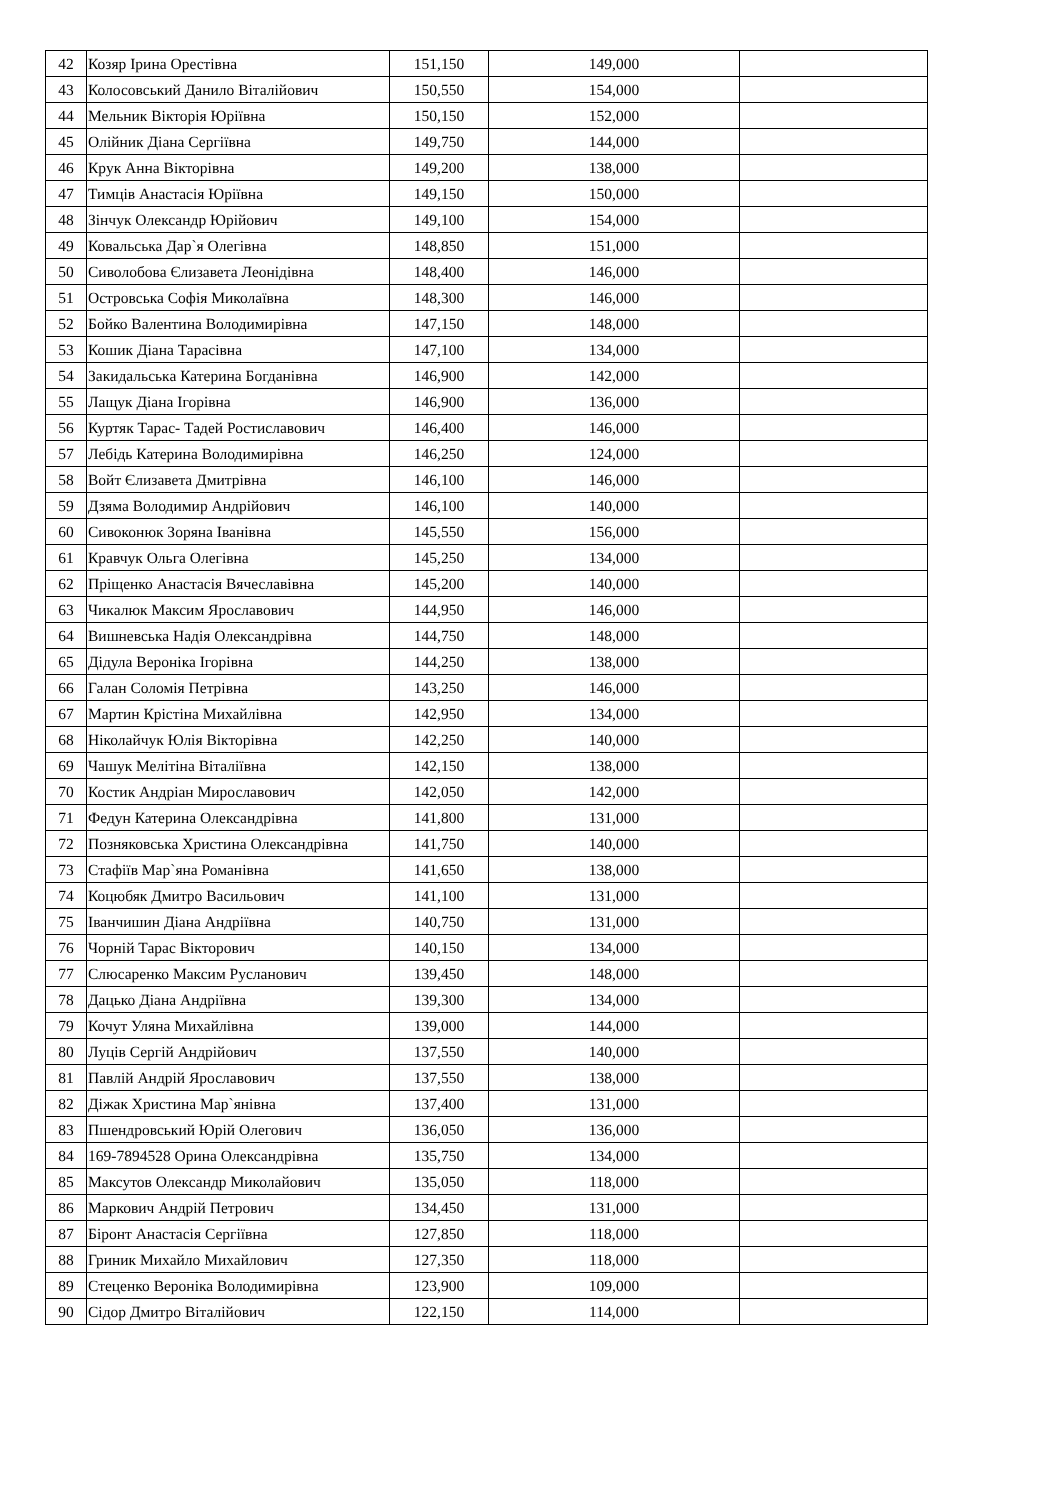| 42 | Козяр Ірина Орестівна | 151,150 | 149,000 | |
| 43 | Колосовський Данило Віталійович | 150,550 | 154,000 | |
| 44 | Мельник Вікторія Юріївна | 150,150 | 152,000 | |
| 45 | Олійник Діана Сергіївна | 149,750 | 144,000 | |
| 46 | Крук Анна Вікторівна | 149,200 | 138,000 | |
| 47 | Тимців Анастасія Юріївна | 149,150 | 150,000 | |
| 48 | Зінчук Олександр Юрійович | 149,100 | 154,000 | |
| 49 | Ковальська Дар`я Олегівна | 148,850 | 151,000 | |
| 50 | Сиволобова Єлизавета Леонідівна | 148,400 | 146,000 | |
| 51 | Островська Софія Миколаївна | 148,300 | 146,000 | |
| 52 | Бойко Валентина Володимирівна | 147,150 | 148,000 | |
| 53 | Кошик Діана Тарасівна | 147,100 | 134,000 | |
| 54 | Закидальська Катерина Богданівна | 146,900 | 142,000 | |
| 55 | Лащук Діана Ігорівна | 146,900 | 136,000 | |
| 56 | Куртяк Тарас- Тадей Ростиславович | 146,400 | 146,000 | |
| 57 | Лебідь Катерина Володимирівна | 146,250 | 124,000 | |
| 58 | Войт Єлизавета Дмитрівна | 146,100 | 146,000 | |
| 59 | Дзяма Володимир Андрійович | 146,100 | 140,000 | |
| 60 | Сивоконюк Зоряна Іванівна | 145,550 | 156,000 | |
| 61 | Кравчук Ольга Олегівна | 145,250 | 134,000 | |
| 62 | Пріщенко Анастасія Вячеславівна | 145,200 | 140,000 | |
| 63 | Чикалюк Максим Ярославович | 144,950 | 146,000 | |
| 64 | Вишневська Надія Олександрівна | 144,750 | 148,000 | |
| 65 | Дідула Вероніка Ігорівна | 144,250 | 138,000 | |
| 66 | Галан Соломія Петрівна | 143,250 | 146,000 | |
| 67 | Мартин Крістіна Михайлівна | 142,950 | 134,000 | |
| 68 | Ніколайчук Юлія Вікторівна | 142,250 | 140,000 | |
| 69 | Чашук Мелітіна Віталіївна | 142,150 | 138,000 | |
| 70 | Костик Андріан Мирославович | 142,050 | 142,000 | |
| 71 | Федун Катерина Олександрівна | 141,800 | 131,000 | |
| 72 | Позняковська Христина Олександрівна | 141,750 | 140,000 | |
| 73 | Стафіїв Мар`яна Романівна | 141,650 | 138,000 | |
| 74 | Коцюбяк Дмитро Васильович | 141,100 | 131,000 | |
| 75 | Іванчишин Діана Андріївна | 140,750 | 131,000 | |
| 76 | Чорній Тарас Вікторович | 140,150 | 134,000 | |
| 77 | Слюсаренко Максим Русланович | 139,450 | 148,000 | |
| 78 | Дацько Діана Андріївна | 139,300 | 134,000 | |
| 79 | Кочут Уляна Михайлівна | 139,000 | 144,000 | |
| 80 | Луців Сергій Андрійович | 137,550 | 140,000 | |
| 81 | Павлій Андрій Ярославович | 137,550 | 138,000 | |
| 82 | Діжак Христина Мар`янівна | 137,400 | 131,000 | |
| 83 | Пшендровський Юрій Олегович | 136,050 | 136,000 | |
| 84 | 169-7894528 Орина Олександрівна | 135,750 | 134,000 | |
| 85 | Максутов Олександр Миколайович | 135,050 | 118,000 | |
| 86 | Маркович Андрій Петрович | 134,450 | 131,000 | |
| 87 | Біронт Анастасія Сергіївна | 127,850 | 118,000 | |
| 88 | Гриник Михайло Михайлович | 127,350 | 118,000 | |
| 89 | Стеценко Вероніка Володимирівна | 123,900 | 109,000 | |
| 90 | Сідор Дмитро Віталійович | 122,150 | 114,000 | |